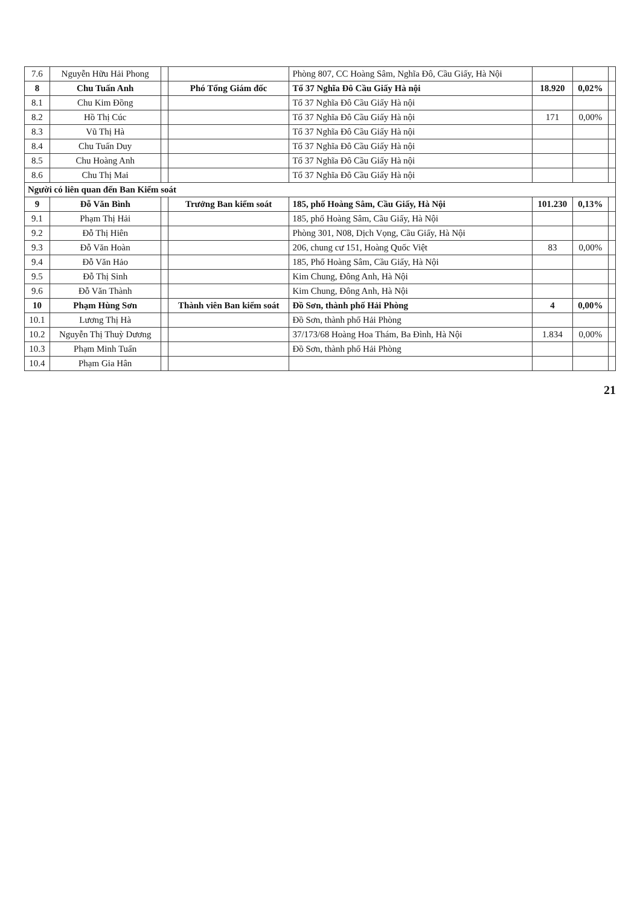| 7.6 | Nguyễn Hữu Hải Phong | | | Phòng 807, CC Hoàng Sâm, Nghĩa Đô, Cầu Giấy, Hà Nội | | | |
| 8 | Chu Tuấn Anh | | Phó Tổng Giám đốc | Tổ 37 Nghĩa Đô Cầu Giấy Hà nội | 18.920 | 0,02% | |
| 8.1 | Chu Kim Đồng | | | Tổ 37 Nghĩa Đô Cầu Giấy Hà nội | | | |
| 8.2 | Hồ Thị Cúc | | | Tổ 37 Nghĩa Đô Cầu Giấy Hà nội | 171 | 0,00% | |
| 8.3 | Vũ Thị Hà | | | Tổ 37 Nghĩa Đô Cầu Giấy Hà nội | | | |
| 8.4 | Chu Tuấn Duy | | | Tổ 37 Nghĩa Đô Cầu Giấy Hà nội | | | |
| 8.5 | Chu Hoàng Anh | | | Tổ 37 Nghĩa Đô Cầu Giấy Hà nội | | | |
| 8.6 | Chu Thị Mai | | | Tổ 37 Nghĩa Đô Cầu Giấy Hà nội | | | |
| Người có liên quan đến Ban Kiểm soát | | | | | | | |
| 9 | Đỗ Văn Bình | | Trưởng Ban kiểm soát | 185, phố Hoàng Sâm, Cầu Giấy, Hà Nội | 101.230 | 0,13% | |
| 9.1 | Phạm Thị Hải | | | 185, phố Hoàng Sâm, Cầu Giấy, Hà Nội | | | |
| 9.2 | Đỗ Thị Hiên | | | Phòng 301, N08, Dịch Vọng, Cầu Giấy, Hà Nội | | | |
| 9.3 | Đỗ Văn Hoàn | | | 206, chung cư 151, Hoàng Quốc Việt | 83 | 0,00% | |
| 9.4 | Đỗ Văn Hảo | | | 185, Phố Hoàng Sâm, Cầu Giấy, Hà Nội | | | |
| 9.5 | Đỗ Thị Sinh | | | Kim Chung, Đông Anh, Hà Nội | | | |
| 9.6 | Đỗ Văn Thành | | | Kim Chung, Đông Anh, Hà Nội | | | |
| 10 | Phạm Hùng Sơn | | Thành viên Ban kiểm soát | Đồ Sơn, thành phố Hải Phòng | 4 | 0,00% | |
| 10.1 | Lương Thị Hà | | | Đồ Sơn, thành phố Hải Phòng | | | |
| 10.2 | Nguyễn Thị Thuỳ Dương | | | 37/173/68 Hoàng Hoa Thám, Ba Đình, Hà Nội | 1.834 | 0,00% | |
| 10.3 | Phạm Minh Tuấn | | | Đồ Sơn, thành phố Hải Phòng | | | |
| 10.4 | Phạm Gia Hân | | | | | | |
21